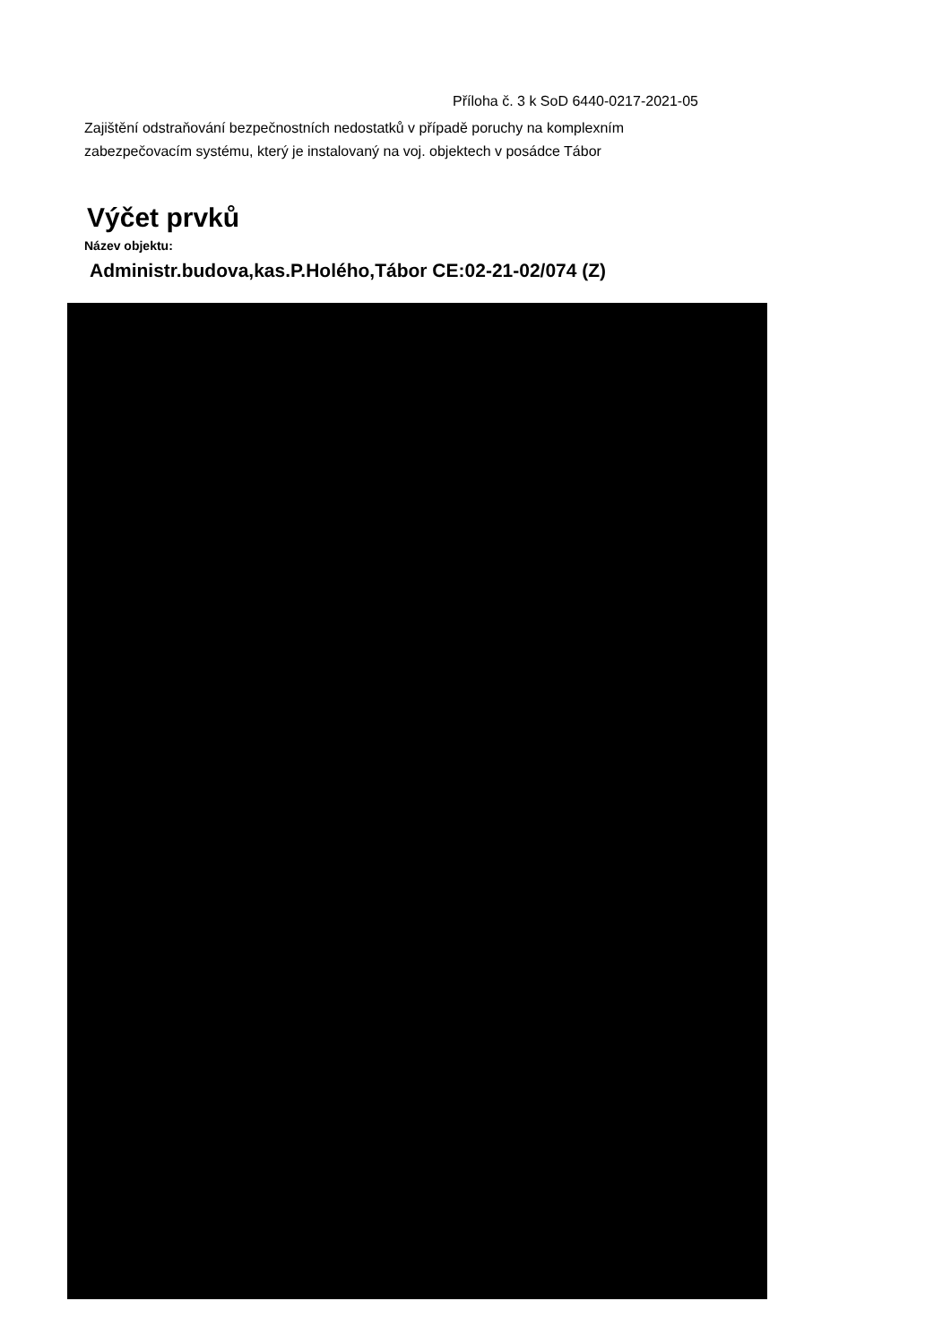Příloha č. 3 k SoD 6440-0217-2021-05
Zajištění odstraňování bezpečnostních nedostatků v případě poruchy na komplexním zabezpečovacím systému, který je instalovaný na voj. objektech v posádce Tábor
Výčet prvků
Název objektu:
Administr.budova,kas.P.Holého,Tábor CE:02-21-02/074 (Z)